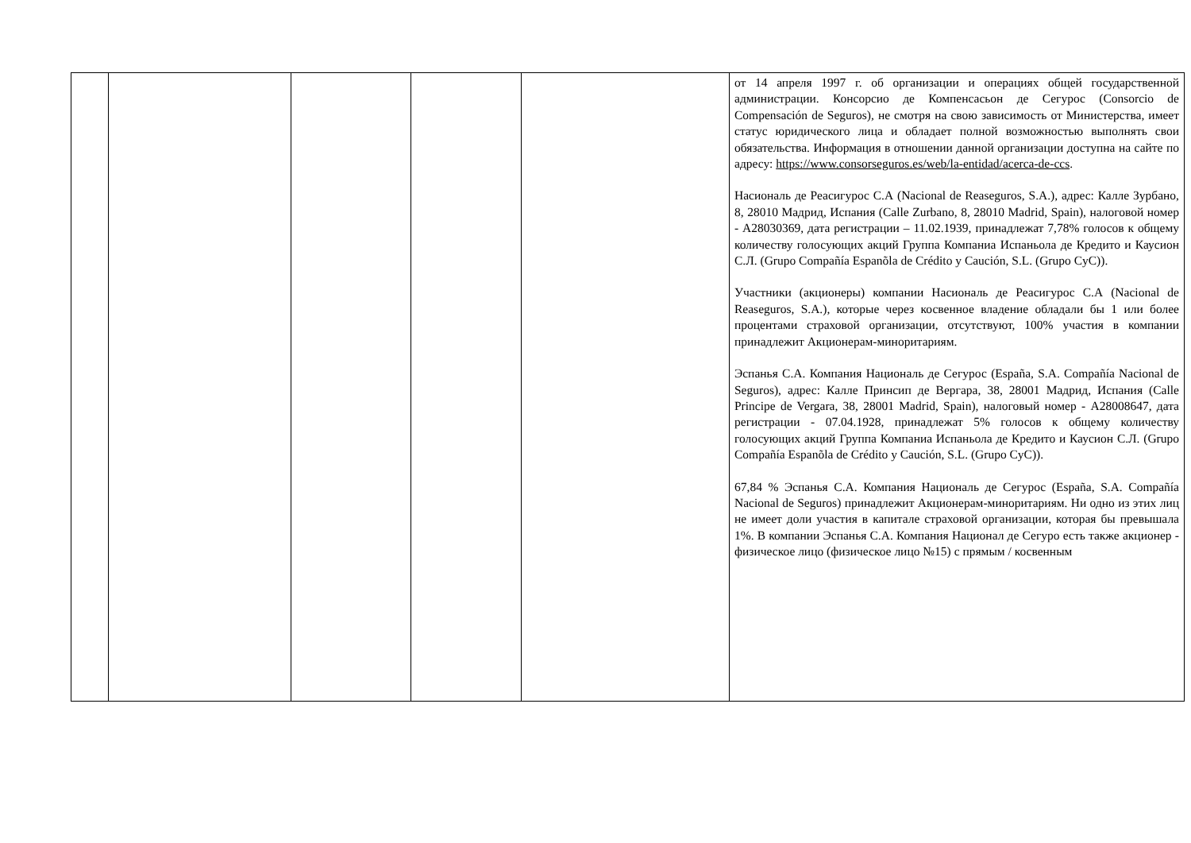| | | | | | от 14 апреля 1997 г. об организации и операциях общей государственной администрации. Консорсио де Компенсасьон де Сегурос (Consorcio de Compensación de Seguros), не смотря на свою зависимость от Министерства, имеет статус юридического лица и обладает полной возможностью выполнять свои обязательства. Информация в отношении данной организации доступна на сайте по адресу: https://www.consorseguros.es/web/la-entidad/acerca-de-ccs . Насиональ де Реасигурос С.А (Nacional de Reaseguros, S.A.), адрес: Калле Зурбано, 8, 28010 Мадрид, Испания (Calle Zurbano, 8, 28010 Madrid, Spain), налоговой номер - A28030369, дата регистрации – 11.02.1939, принадлежат 7,78% голосов к общему количеству голосующих акций Группа Компаниа Испаньола де Кредито и Каусион С.Л. (Grupo Compañía Espanõla de Crédito y Caución, S.L. (Grupo CyC)). Участники (акционеры) компании Насиональ де Реасигурос С.А (Nacional de Reaseguros, S.A.), которые через косвенное владение обладали бы 1 или более процентами страховой организации, отсутствуют, 100% участия в компании принадлежит Акционерам-миноритариям. Эспанья С.А. Компания Националь де Сегурос (España, S.A. Compañía Nacional de Seguros), адрес: Калле Принсип де Вергара, 38, 28001 Мадрид, Испания (Calle Principe de Vergara, 38, 28001 Madrid, Spain), налоговый номер - A28008647, дата регистрации - 07.04.1928, принадлежат 5% голосов к общему количеству голосующих акций Группа Компаниа Испаньола де Кредито и Каусион С.Л. (Grupo Compañía Espanõla de Crédito y Caución, S.L. (Grupo CyC)). 67,84 % Эспанья С.А. Компания Националь де Сегурос (España, S.A. Compañía Nacional de Seguros) принадлежит Акционерам-миноритариям. Ни одно из этих лиц не имеет доли участия в капитале страховой организации, которая бы превышала 1%. В компании Эспанья С.А. Компания Национал де Сегуро есть также акционер - физическое лицо (физическое лицо №15) с прямым / косвенным |